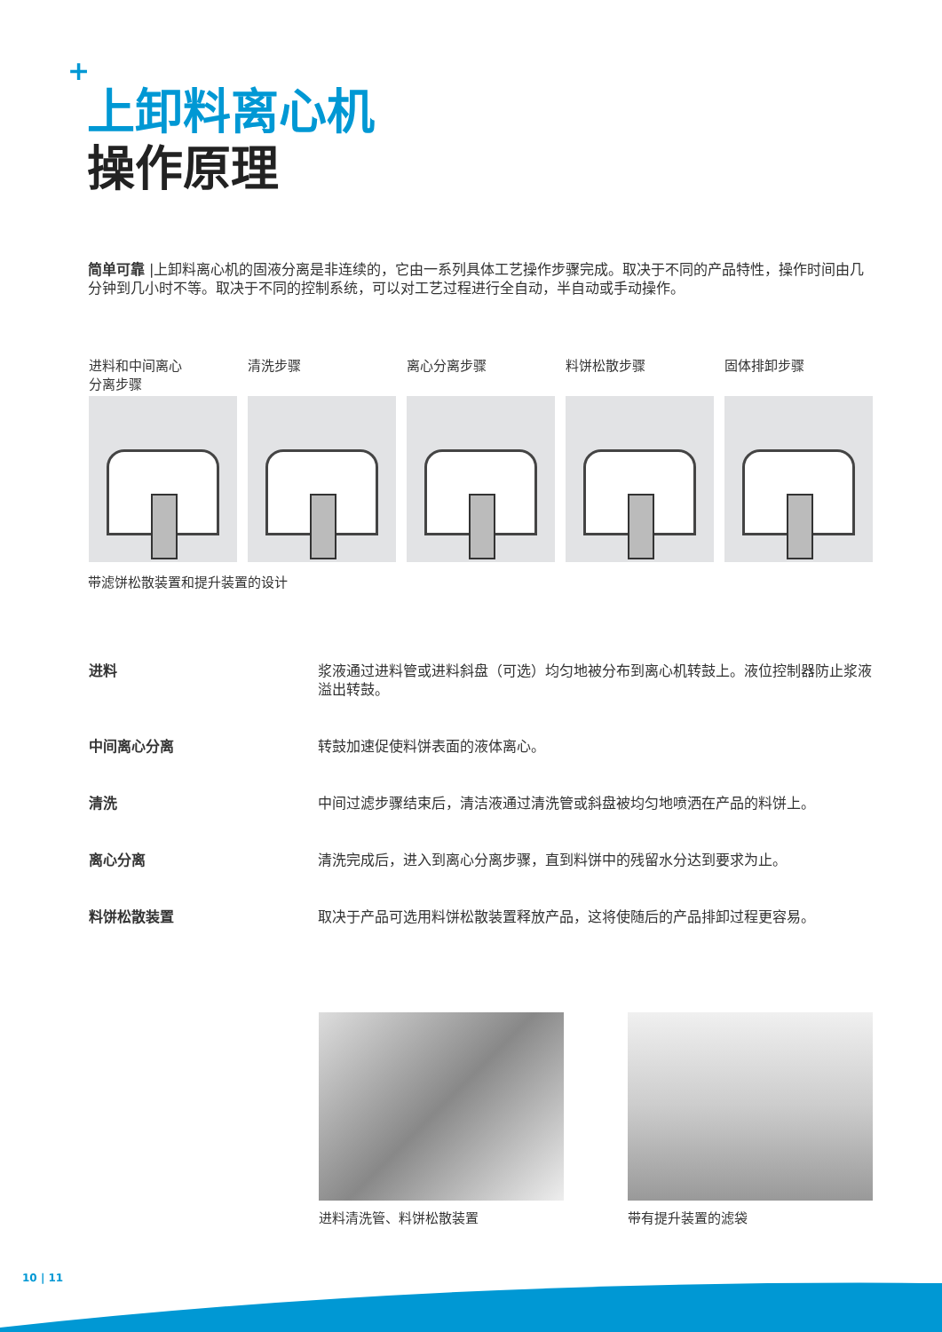+
上卸料离心机
操作原理
简单可靠 |上卸料离心机的固液分离是非连续的，它由一系列具体工艺操作步骤完成。取决于不同的产品特性，操作时间由几分钟到几小时不等。取决于不同的控制系统，可以对工艺过程进行全自动，半自动或手动操作。
进料和中间离心
分离步骤
清洗步骤 离心分离步骤 料饼松散步骤 固体排卸步骤
带滤饼松散装置和提升装置的设计
进料 浆液通过进料管或进料斜盘（可选）均匀地被分布到离心机转鼓上。液位控制器防止浆液溢出转鼓。
中间离心分离 转鼓加速促使料饼表面的液体离心。
清洗 中间过滤步骤结束后，清洁液通过清洗管或斜盘被均匀地喷洒在产品的料饼上。
离心分离 清洗完成后，进入到离心分离步骤，直到料饼中的残留水分达到要求为止。
料饼松散装置 取决于产品可选用料饼松散装置释放产品，这将使随后的产品排卸过程更容易。
进料清洗管、料饼松散装置 带有提升装置的滤袋
10 | 11